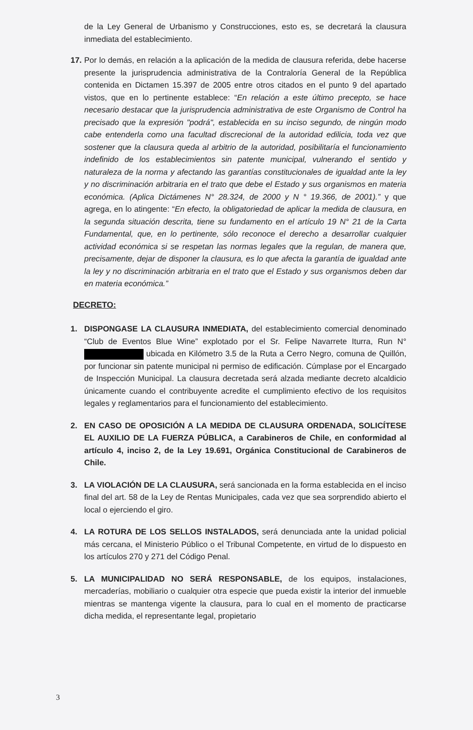de la Ley General de Urbanismo y Construcciones, esto es, se decretará la clausura inmediata del establecimiento.
17.
Por lo demás, en relación a la aplicación de la medida de clausura referida, debe hacerse presente la jurisprudencia administrativa de la Contraloría General de la República contenida en Dictamen 15.397 de 2005 entre otros citados en el punto 9 del apartado vistos, que en lo pertinente establece: “En relación a este último precepto, se hace necesario destacar que la jurisprudencia administrativa de este Organismo de Control ha precisado que la expresión "podrá", establecida en su inciso segundo, de ningún modo cabe entenderla como una facultad discrecional de la autoridad edilicia, toda vez que sostener que la clausura queda al arbitrio de la autoridad, posibilitaría el funcionamiento indefinido de los establecimientos sin patente municipal, vulnerando el sentido y naturaleza de la norma y afectando las garantías constitucionales de igualdad ante la ley y no discriminación arbitraria en el trato que debe el Estado y sus organismos en materia económica. (Aplica Dictámenes N° 28.324, de 2000 y N ° 19.366, de 2001).” y que agrega, en lo atingente: “En efecto, la obligatoriedad de aplicar la medida de clausura, en la segunda situación descrita, tiene su fundamento en el artículo 19 N° 21 de la Carta Fundamental, que, en lo pertinente, sólo reconoce el derecho a desarrollar cualquier actividad económica si se respetan las normas legales que la regulan, de manera que, precisamente, dejar de disponer la clausura, es lo que afecta la garantía de igualdad ante la ley y no discriminación arbitraria en el trato que el Estado y sus organismos deben dar en materia económica.”
DECRETO:
1. DISPONGASE LA CLAUSURA INMEDIATA, del establecimiento comercial denominado “Club de Eventos Blue Wine” explotado por el Sr. Felipe Navarrete Iturra, Run N° ubicada en Kilómetro 3.5 de la Ruta a Cerro Negro, comuna de Quillón, por funcionar sin patente municipal ni permiso de edificación. Cúmplase por el Encargado de Inspección Municipal. La clausura decretada será alzada mediante decreto alcaldicio únicamente cuando el contribuyente acredite el cumplimiento efectivo de los requisitos legales y reglamentarios para el funcionamiento del establecimiento.
2. EN CASO DE OPOSICIÓN A LA MEDIDA DE CLAUSURA ORDENADA, SOLICÍTESE EL AUXILIO DE LA FUERZA PÚBLICA, a Carabineros de Chile, en conformidad al artículo 4, inciso 2, de la Ley 19.691, Orgánica Constitucional de Carabineros de Chile.
3. LA VIOLACIÓN DE LA CLAUSURA, será sancionada en la forma establecida en el inciso final del art. 58 de la Ley de Rentas Municipales, cada vez que sea sorprendido abierto el local o ejerciendo el giro.
4. LA ROTURA DE LOS SELLOS INSTALADOS, será denunciada ante la unidad policial más cercana, el Ministerio Público o el Tribunal Competente, en virtud de lo dispuesto en los artículos 270 y 271 del Código Penal.
5. LA MUNICIPALIDAD NO SERÁ RESPONSABLE, de los equipos, instalaciones, mercaderías, mobiliario o cualquier otra especie que pueda existir la interior del inmueble mientras se mantenga vigente la clausura, para lo cual en el momento de practicarse dicha medida, el representante legal, propietario
3